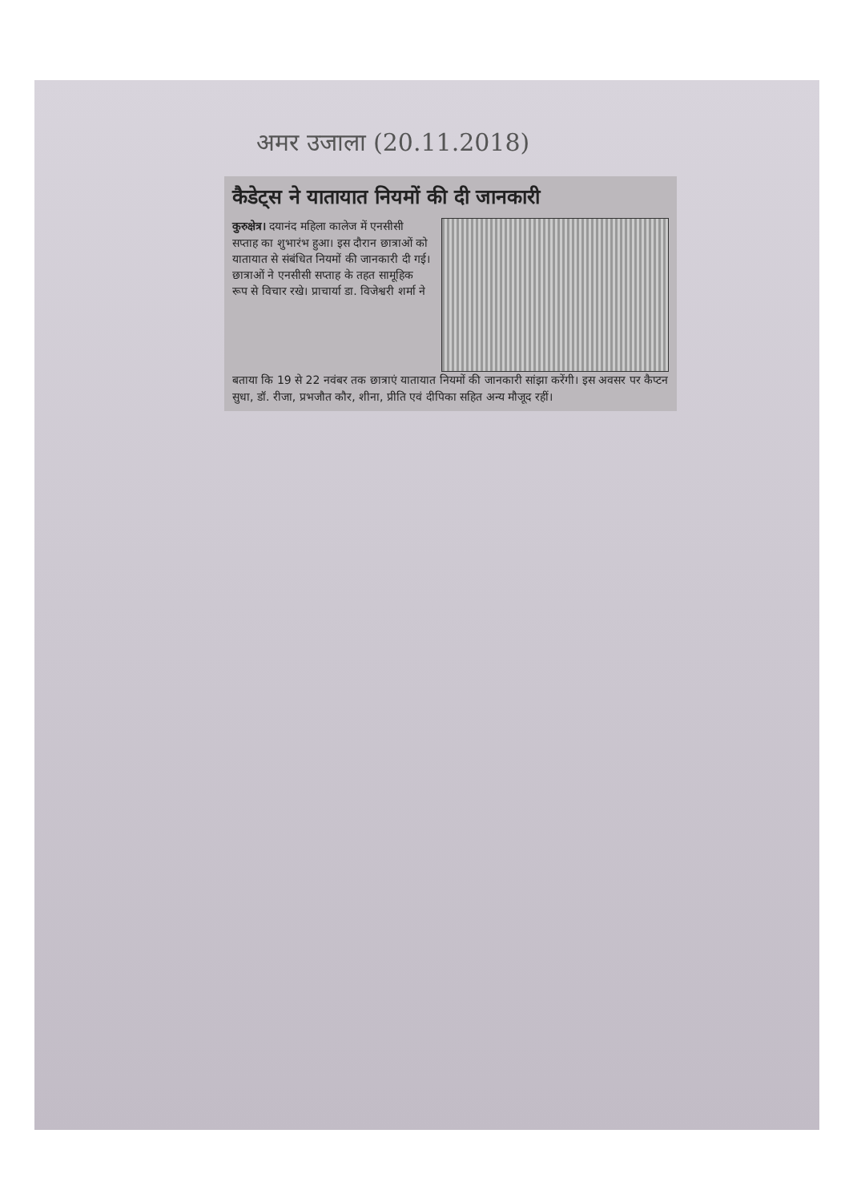अमर उजाला (20.11.2018)
कैडेट्स ने यातायात नियमों की दी जानकारी
कुरुक्षेत्र। दयानंद महिला कालेज में एनसीसी सप्ताह का शुभारंभ हुआ। इस दौरान छात्राओं को यातायात से संबंधित नियमों की जानकारी दी गई। छात्राओं ने एनसीसी सप्ताह के तहत सामूहिक रूप से विचार रखे। प्राचार्या डा. विजेश्वरी शर्मा ने
बताया कि 19 से 22 नवंबर तक छात्राएं यातायात नियमों की जानकारी सांझा करेंगी। इस अवसर पर कैप्टन सुधा, डॉ. रीजा, प्रभजौत कौर, शीना, प्रीति एवं दीपिका सहित अन्य मौजूद रहीं।